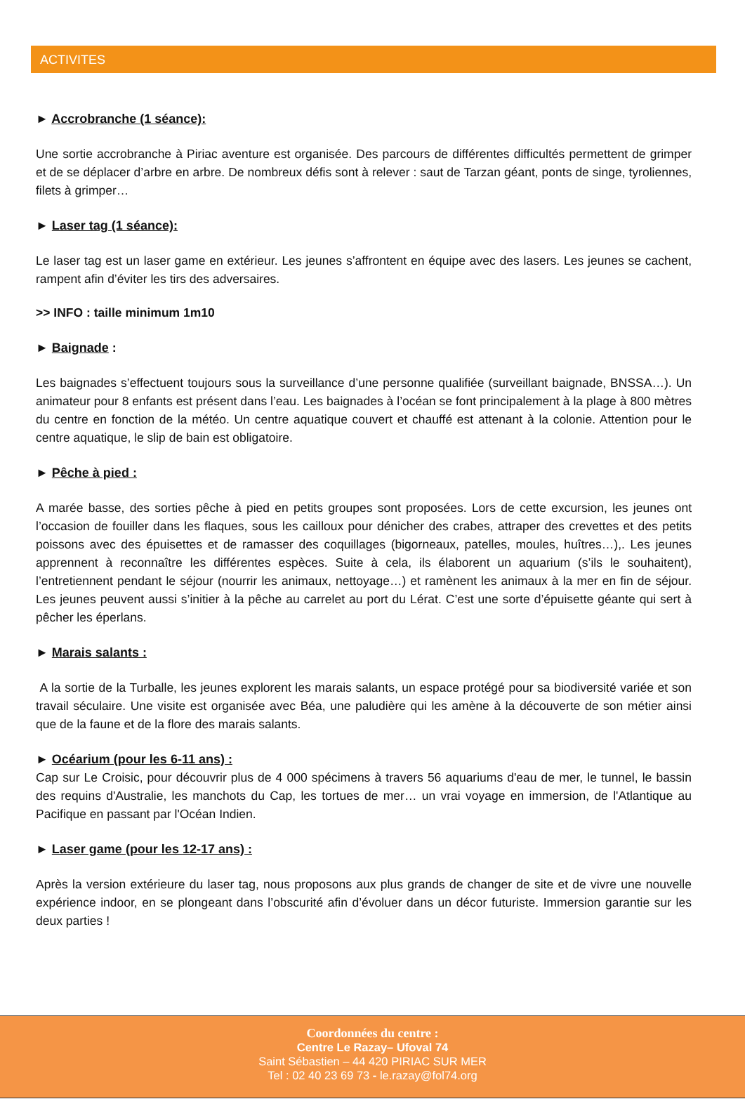ACTIVITES
► Accrobranche (1 séance):
Une sortie accrobranche à Piriac aventure est organisée. Des parcours de différentes difficultés permettent de grimper et de se déplacer d’arbre en arbre. De nombreux défis sont à relever : saut de Tarzan géant, ponts de singe, tyroliennes, filets à grimper…
► Laser tag (1 séance):
Le laser tag est un laser game en extérieur. Les jeunes s’affrontent en équipe avec des lasers. Les jeunes se cachent, rampent afin d’éviter les tirs des adversaires.
>> INFO : taille minimum 1m10
► Baignade :
Les baignades s’effectuent toujours sous la surveillance d’une personne qualifiée (surveillant baignade, BNSSA…). Un animateur pour 8 enfants est présent dans l’eau. Les baignades à l’océan se font principalement à la plage à 800 mètres du centre en fonction de la météo. Un centre aquatique couvert et chauffé est attenant à la colonie. Attention pour le centre aquatique, le slip de bain est obligatoire.
► Pêche à pied :
A marée basse, des sorties pêche à pied en petits groupes sont proposées. Lors de cette excursion, les jeunes ont l’occasion de fouiller dans les flaques, sous les cailloux pour dénicher des crabes, attraper des crevettes et des petits poissons avec des épuisettes et de ramasser des coquillages (bigorneaux, patelles, moules, huîtres…),. Les jeunes apprennent à reconnaître les différentes espèces. Suite à cela, ils élaborent un aquarium (s’ils le souhaitent), l’entretiennent pendant le séjour (nourrir les animaux, nettoyage…) et ramènent les animaux à la mer en fin de séjour. Les jeunes peuvent aussi s’initier à la pêche au carrelet au port du Lérat. C’est une sorte d’épuisette géante qui sert à pêcher les éperlans.
► Marais salants :
A la sortie de la Turballe, les jeunes explorent les marais salants, un espace protégé pour sa biodiversité variée et son travail séculaire. Une visite est organisée avec Béa, une paludière qui les amène à la découverte de son métier ainsi que de la faune et de la flore des marais salants.
► Océarium (pour les 6-11 ans) :
Cap sur Le Croisic, pour découvrir plus de 4 000 spécimens à travers 56 aquariums d'eau de mer, le tunnel, le bassin des requins d'Australie, les manchots du Cap, les tortues de mer… un vrai voyage en immersion, de l'Atlantique au Pacifique en passant par l'Océan Indien.
► Laser game (pour les 12-17 ans) :
Après la version extérieure du laser tag, nous proposons aux plus grands de changer de site et de vivre une nouvelle expérience indoor, en se plongeant dans l’obscurité afin d’évoluer dans un décor futuriste. Immersion garantie sur les deux parties !
Coordonnées du centre :
Centre Le Razay– Ufoval 74
Saint Sébastien – 44 420 PIRIAC SUR MER
Tel : 02 40 23 69 73 - le.razay@fol74.org